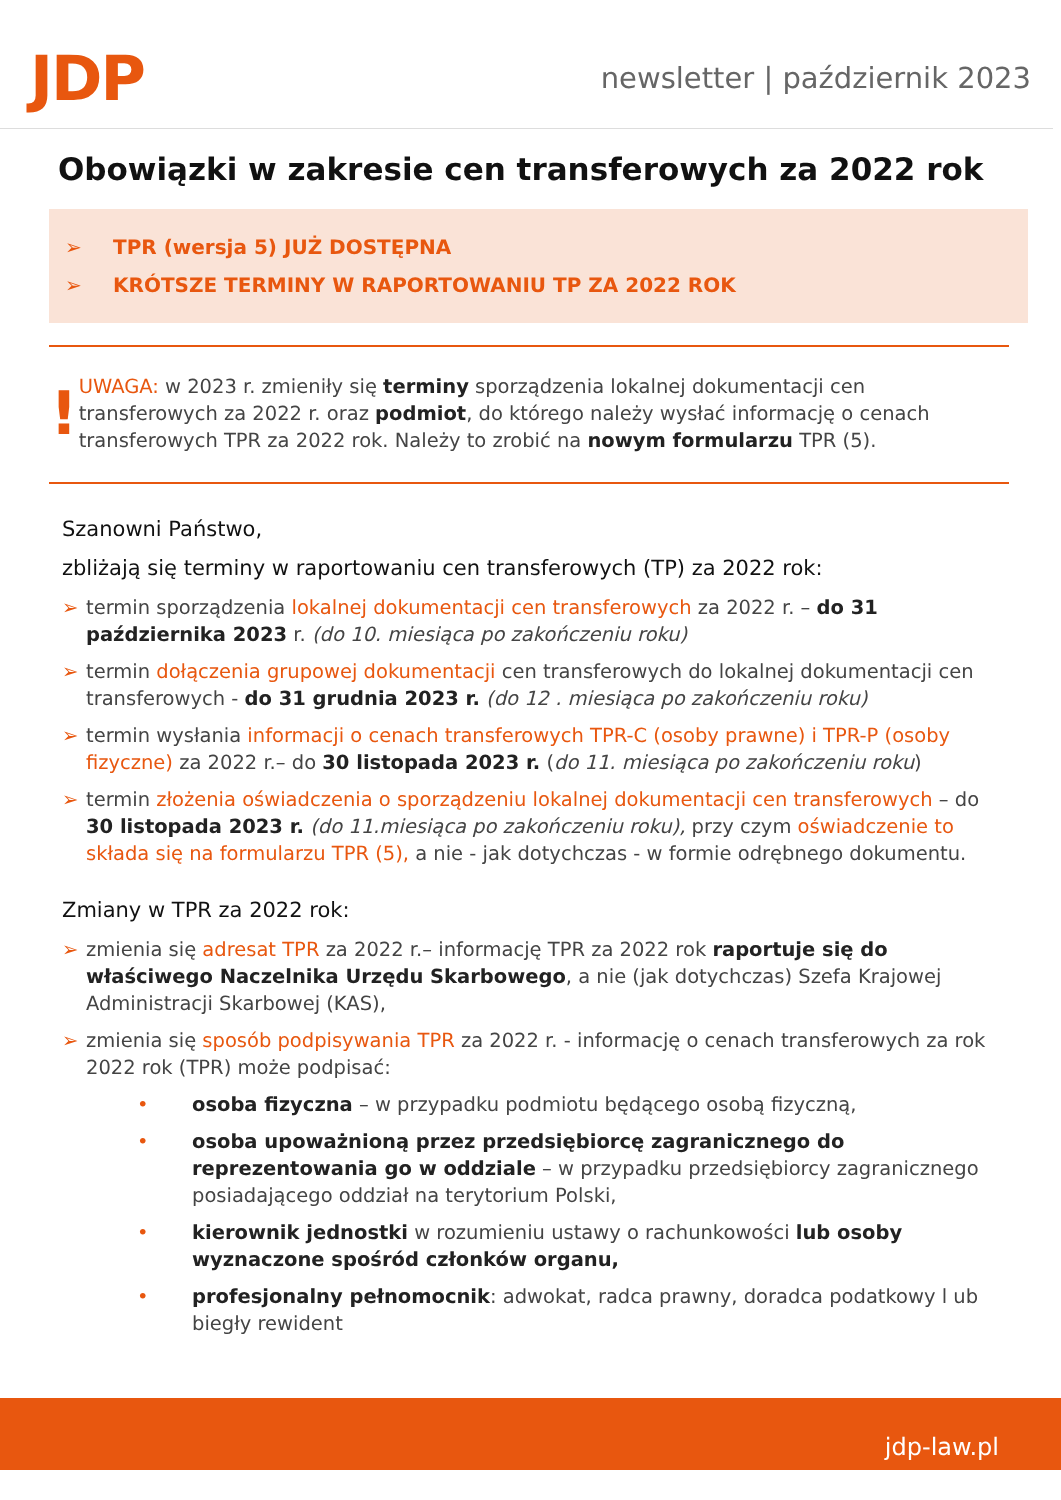JDP
newsletter | październik 2023
Obowiązki w zakresie cen transferowych za 2022 rok
➢ TPR (wersja 5) JUŻ DOSTĘPNA
➢ KRÓTSZE TERMINY W RAPORTOWANIU TP ZA 2022 ROK
!
UWAGA: w 2023 r. zmieniły się terminy sporządzenia lokalnej dokumentacji cen transferowych za 2022 r. oraz podmiot, do którego należy wysłać informację o cenach transferowych TPR za 2022 rok. Należy to zrobić na nowym formularzu TPR (5).
Szanowni Państwo,
zbliżają się terminy w raportowaniu cen transferowych (TP) za 2022 rok:
➢ termin sporządzenia lokalnej dokumentacji cen transferowych za 2022 r. – do 31 października 2023 r. (do 10. miesiąca po zakończeniu roku)
➢ termin dołączenia grupowej dokumentacji cen transferowych do lokalnej dokumentacji cen transferowych - do 31 grudnia 2023 r. (do 12 . miesiąca po zakończeniu roku)
➢ termin wysłania informacji o cenach transferowych TPR-C (osoby prawne) i TPR-P (osoby fizyczne) za 2022 r.– do 30 listopada 2023 r. (do 11. miesiąca po zakończeniu roku)
➢ termin złożenia oświadczenia o sporządzeniu lokalnej dokumentacji cen transferowych – do 30 listopada 2023 r. (do 11.miesiąca po zakończeniu roku), przy czym oświadczenie to składa się na formularzu TPR (5), a nie - jak dotychczas - w formie odrębnego dokumentu.
Zmiany w TPR za 2022 rok:
➢ zmienia się adresat TPR za 2022 r.– informację TPR za 2022 rok raportuje się do właściwego Naczelnika Urzędu Skarbowego, a nie (jak dotychczas) Szefa Krajowej Administracji Skarbowej (KAS),
➢ zmienia się sposób podpisywania TPR za 2022 r. - informację o cenach transferowych za rok 2022 rok (TPR) może podpisać:
• osoba fizyczna – w przypadku podmiotu będącego osobą fizyczną,
• osoba upoważnioną przez przedsiębiorcę zagranicznego do reprezentowania go w oddziale – w przypadku przedsiębiorcy zagranicznego posiadającego oddział na terytorium Polski,
• kierownik jednostki w rozumieniu ustawy o rachunkowości lub osoby wyznaczone spośród członków organu,
• profesjonalny pełnomocnik: adwokat, radca prawny, doradca podatkowy l ub biegły rewident
jdp-law.pl